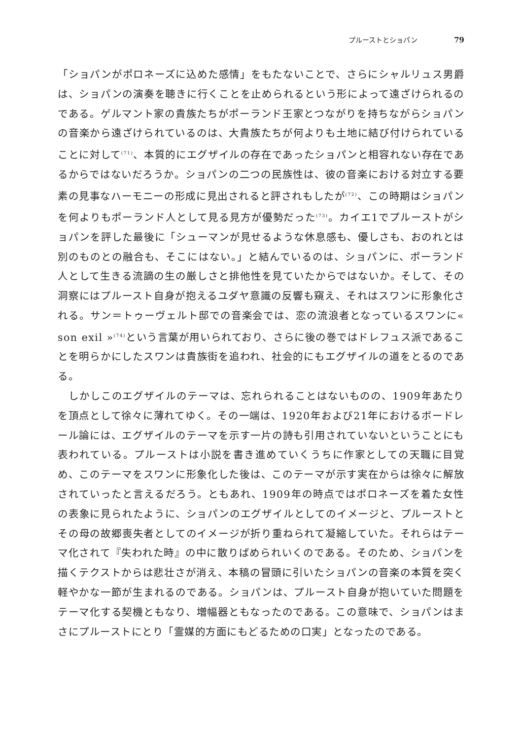プルーストとショパン 79
「ショパンがポロネーズに込めた感情」をもたないことで、さらにシャルリュス男爵は、ショパンの演奏を聴きに行くことを止められるという形によって遠ざけられるのである。ゲルマント家の貴族たちがポーランド王家とつながりを持ちながらショパンの音楽から遠ざけられているのは、大貴族たちが何よりも土地に結び付けられていることに対して<sup>(71)</sup>、本質的にエグザイルの存在であったショパンと相容れない存在であるからではないだろうか。ショパンの二つの民族性は、彼の音楽における対立する要素の見事なハーモニーの形成に見出されると評されもしたが<sup>(72)</sup>、この時期はショパンを何よりもポーランド人として見る見方が優勢だった<sup>(73)</sup>。カイエ1でプルーストがショパンを評した最後に「シューマンが見せるような休息感も、優しさも、おのれとは別のものとの融合も、そこにはない。」と結んでいるのは、ショパンに、ポーランド人として生きる流謫の生の厳しさと排他性を見ていたからではないか。そして、その洞察にはプルースト自身が抱えるユダヤ意識の反響も窺え、それはスワンに形象化される。サン＝トゥーヴェルト邸での音楽会では、恋の流浪者となっているスワンに« son exil »<sup>(74)</sup>という言葉が用いられており、さらに後の巻ではドレフュス派であることを明らかにしたスワンは貴族街を追われ、社会的にもエグザイルの道をとるのである。
　しかしこのエグザイルのテーマは、忘れられることはないものの、1909年あたりを頂点として徐々に薄れてゆく。その一端は、1920年および21年におけるボードレール論には、エグザイルのテーマを示す一片の詩も引用されていないということにも表われている。プルーストは小説を書き進めていくうちに作家としての天職に目覚め、このテーマをスワンに形象化した後は、このテーマが示す実在からは徐々に解放されていったと言えるだろう。ともあれ、1909年の時点ではポロネーズを着た女性の表象に見られたように、ショパンのエグザイルとしてのイメージと、プルーストとその母の故郷喪失者としてのイメージが折り重ねられて凝縮していた。それらはテーマ化されて『失われた時』の中に散りばめられいくのである。そのため、ショパンを描くテクストからは悲壮さが消え、本稿の冒頭に引いたショパンの音楽の本質を突く軽やかな一節が生まれるのである。ショパンは、プルースト自身が抱いていた問題をテーマ化する契機ともなり、増幅器ともなったのである。この意味で、ショパンはまさにプルーストにとり「霊媒的方面にもどるための口実」となったのである。